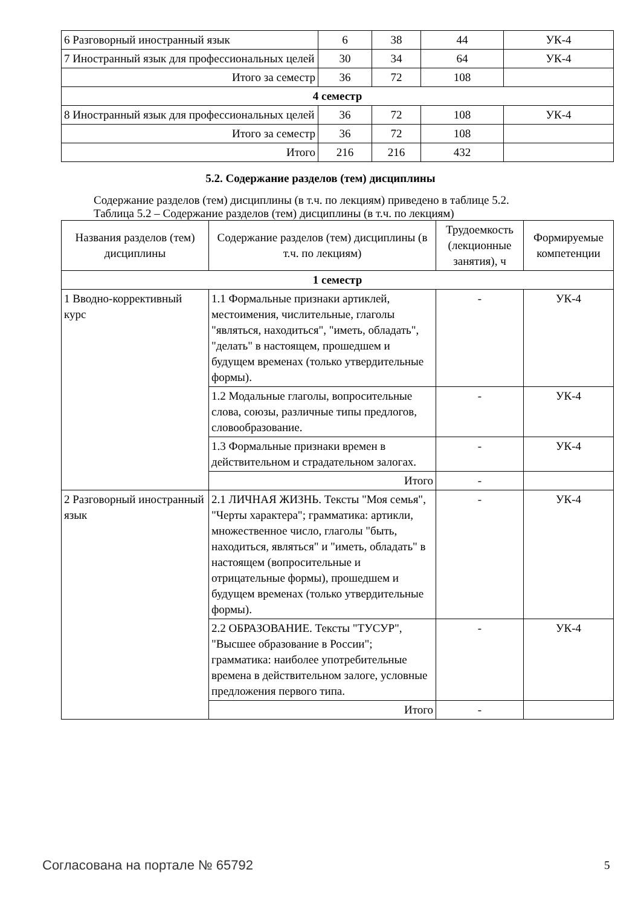| 6 Разговорный иностранный язык | 6 | 38 | 44 | УК-4 |
| 7 Иностранный язык для профессиональных целей | 30 | 34 | 64 | УК-4 |
| Итого за семестр | 36 | 72 | 108 | |
| 4 семестр | | | | |
| 8 Иностранный язык для профессиональных целей | 36 | 72 | 108 | УК-4 |
| Итого за семестр | 36 | 72 | 108 | |
| Итого | 216 | 216 | 432 | |
5.2. Содержание разделов (тем) дисциплины
Содержание разделов (тем) дисциплины (в т.ч. по лекциям) приведено в таблице 5.2.
Таблица 5.2 – Содержание разделов (тем) дисциплины (в т.ч. по лекциям)
| Названия разделов (тем) дисциплины | Содержание разделов (тем) дисциплины (в т.ч. по лекциям) | Трудоемкость (лекционные занятия), ч | Формируемые компетенции |
| --- | --- | --- | --- |
| 1 семестр | | | |
| 1 Вводно-коррективный курс | 1.1 Формальные признаки артиклей, местоимения, числительные, глаголы "являться, находиться", "иметь, обладать", "делать" в настоящем, прошедшем и будущем временах (только утвердительные формы). | - | УК-4 |
| | 1.2 Модальные глаголы, вопросительные слова, союзы, различные типы предлогов, словообразование. | - | УК-4 |
| | 1.3 Формальные признаки времен в действительном и страдательном залогах. | - | УК-4 |
| | Итого | - | |
| 2 Разговорный иностранный язык | 2.1 ЛИЧНАЯ ЖИЗНЬ. Тексты "Моя семья", "Черты характера"; грамматика: артикли, множественное число, глаголы "быть, находиться, являться" и "иметь, обладать" в настоящем (вопросительные и отрицательные формы), прошедшем и будущем временах (только утвердительные формы). | - | УК-4 |
| | 2.2 ОБРАЗОВАНИЕ. Тексты "ТУСУР", "Высшее образование в России"; грамматика: наиболее употребительные времена в действительном залоге, условные предложения первого типа. | - | УК-4 |
| | Итого | - | |
Согласована на портале № 65792 5